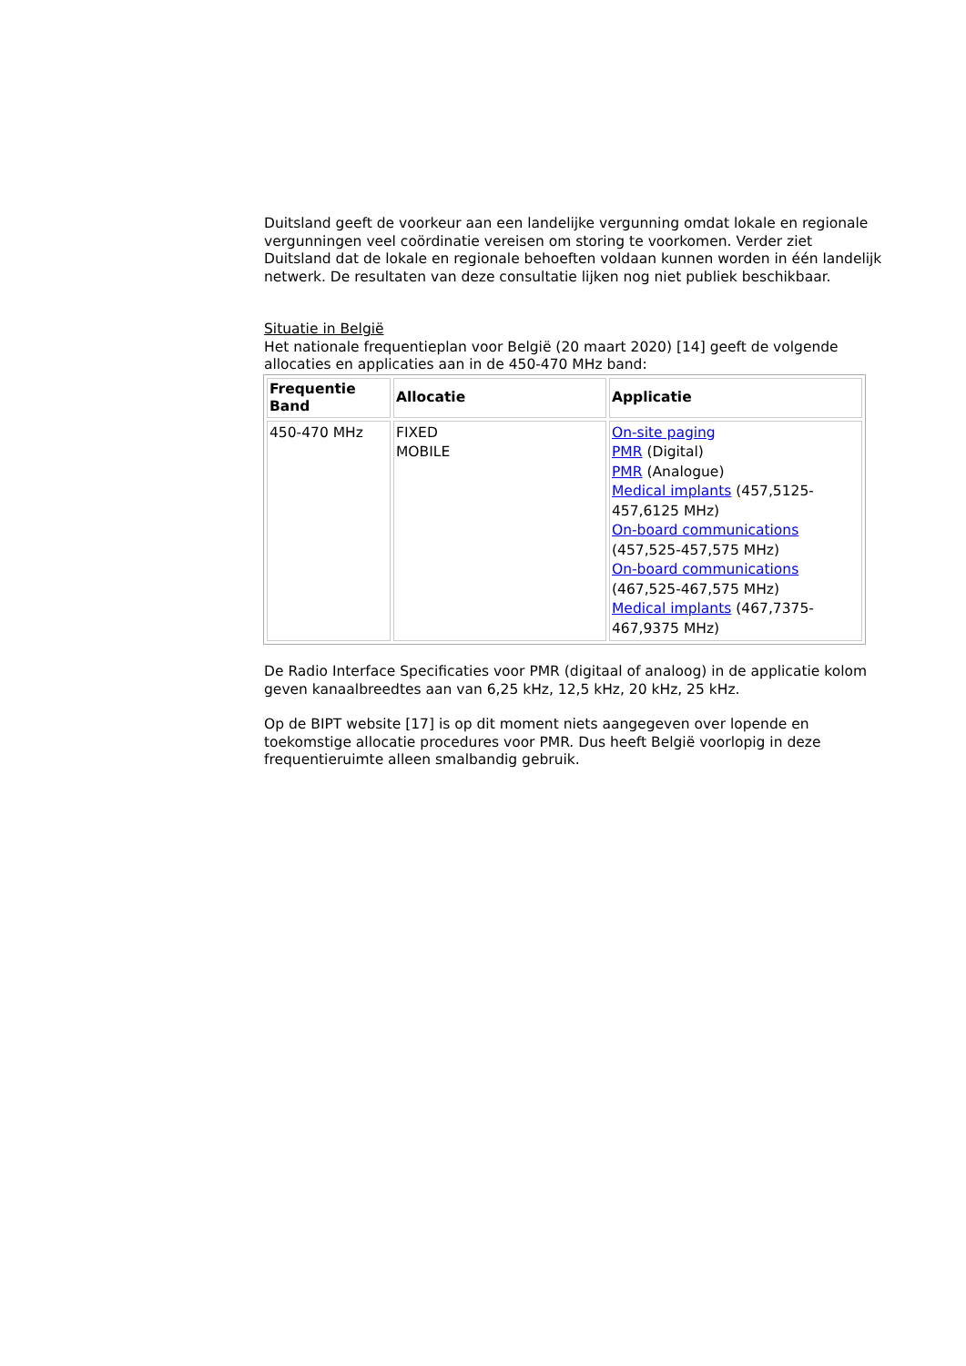Duitsland geeft de voorkeur aan een landelijke vergunning omdat lokale en regionale vergunningen veel coördinatie vereisen om storing te voorkomen. Verder ziet Duitsland dat de lokale en regionale behoeften voldaan kunnen worden in één landelijk netwerk. De resultaten van deze consultatie lijken nog niet publiek beschikbaar.
Situatie in België
Het nationale frequentieplan voor België (20 maart 2020) [14] geeft de volgende allocaties en applicaties aan in de 450-470 MHz band:
| Frequentie Band | Allocatie | Applicatie |
| --- | --- | --- |
| 450-470 MHz | FIXED MOBILE | On-site paging PMR (Digital) PMR (Analogue) Medical implants (457,5125-457,6125 MHz) On-board communications (457,525-457,575 MHz) On-board communications (467,525-467,575 MHz) Medical implants (467,7375-467,9375 MHz) |
De Radio Interface Specificaties voor PMR (digitaal of analoog) in de applicatie kolom geven kanaalbreedtes aan van 6,25 kHz, 12,5 kHz, 20 kHz, 25 kHz.
Op de BIPT website [17] is op dit moment niets aangegeven over lopende en toekomstige allocatie procedures voor PMR. Dus heeft België voorlopig in deze frequentieruimte alleen smalbandig gebruik.